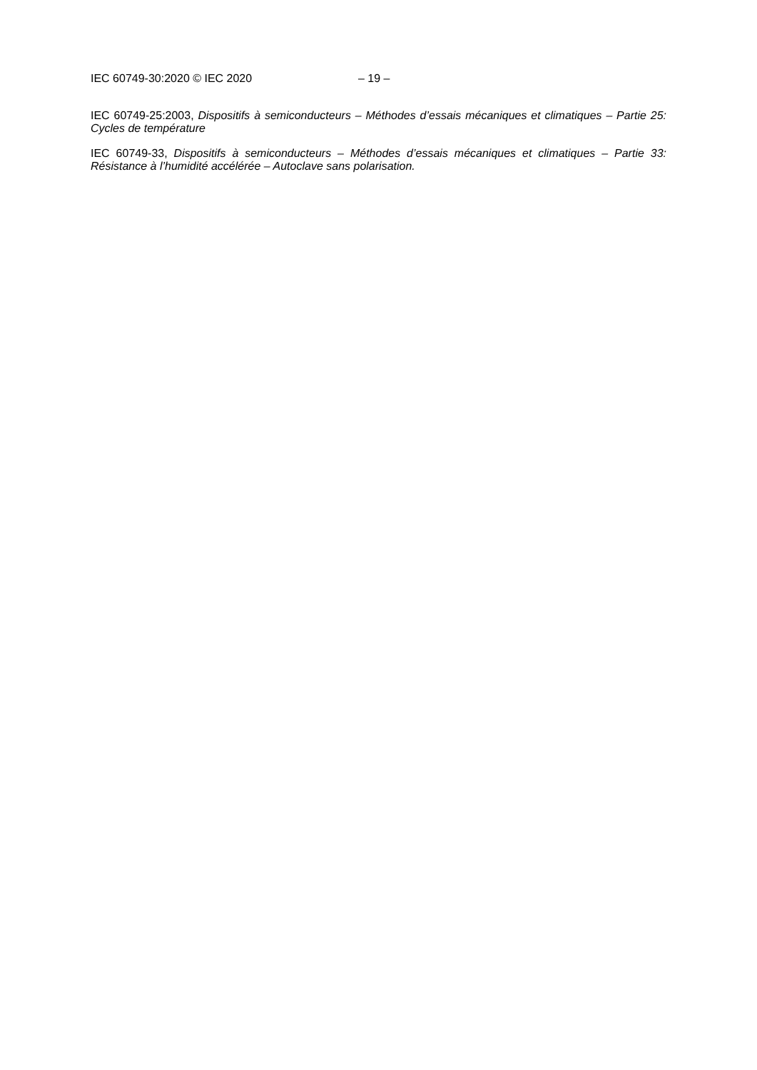IEC 60749-30:2020 © IEC 2020 – 19 –
IEC 60749-25:2003, Dispositifs à semiconducteurs – Méthodes d’essais mécaniques et climatiques – Partie 25: Cycles de température
IEC 60749-33, Dispositifs à semiconducteurs – Méthodes d’essais mécaniques et climatiques – Partie 33: Résistance à l’humidité accélérée – Autoclave sans polarisation.